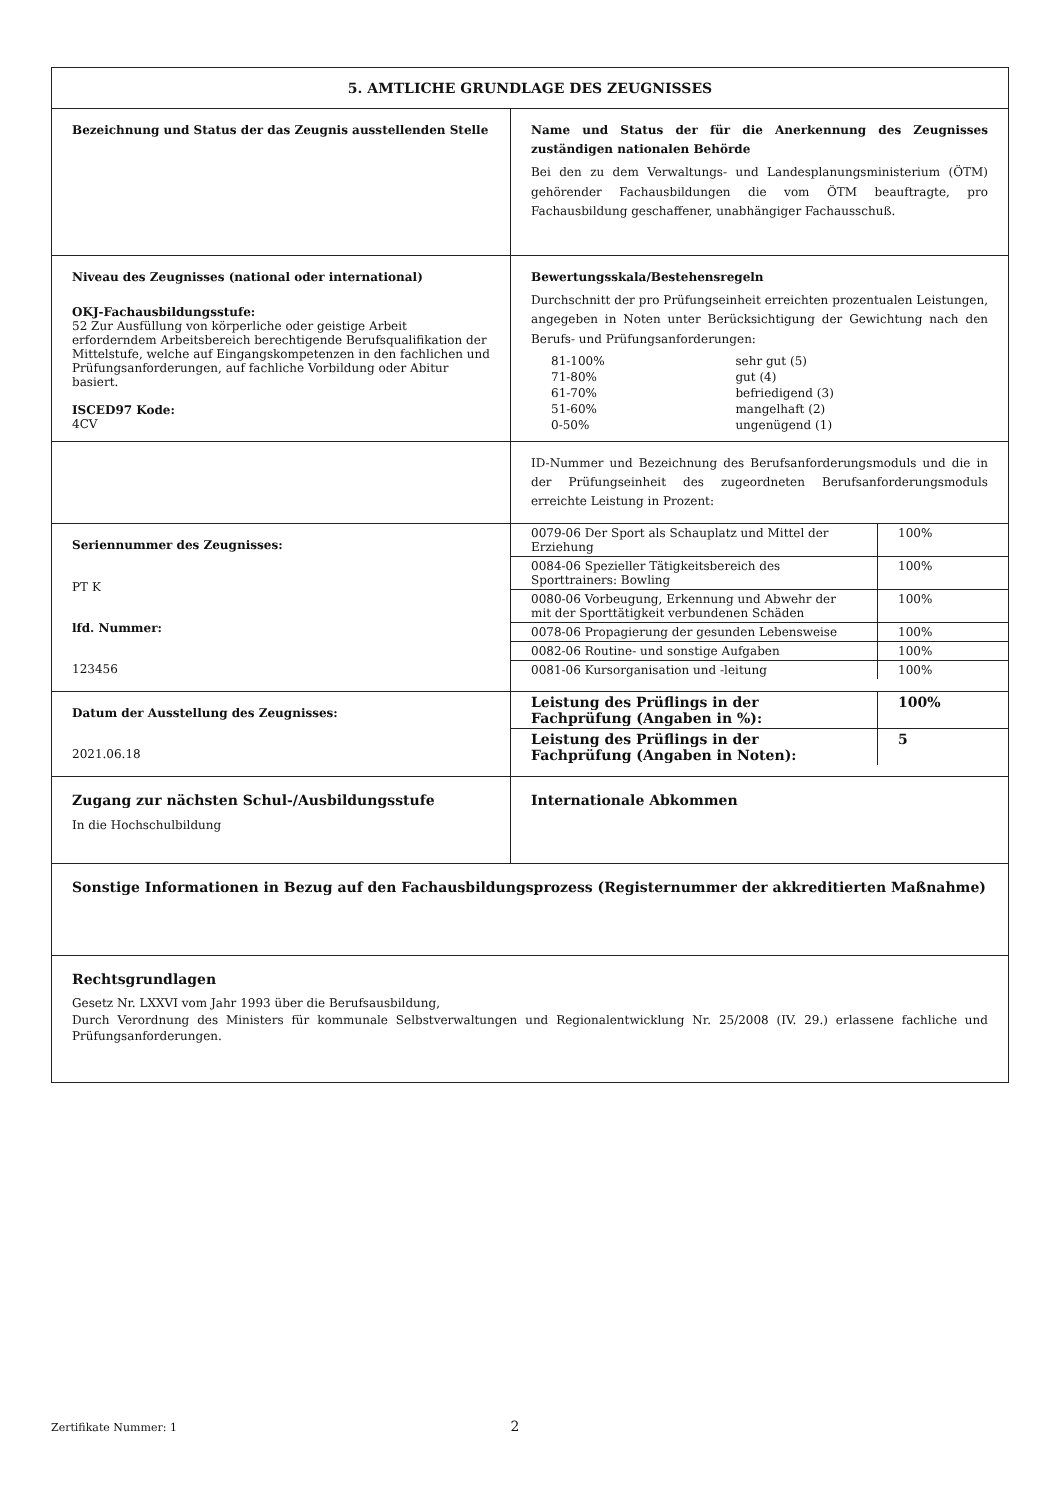| 5. AMTLICHE GRUNDLAGE DES ZEUGNISSES | |
| Bezeichnung und Status der das Zeugnis ausstellenden Stelle | Name und Status der für die Anerkennung des Zeugnisses zuständigen nationalen Behörde Bei den zu dem Verwaltungs- und Landesplanungsministerium (ÖTM) gehörender Fachausbildungen die vom ÖTM beauftragte, pro Fachausbildung geschaffener, unabhängiger Fachausschuß. |
| Niveau des Zeugnisses (national oder international) OKJ-Fachausbildungsstufe: 52 Zur Ausfüllung von körperliche oder geistige Arbeit erforderndem Arbeitsbereich berechtigende Berufsqualifikation der Mittelstufe, welche auf Eingangskompetenzen in den fachlichen und Prüfungsanforderungen, auf fachliche Vorbildung oder Abitur basiert. ISCED97 Kode: 4CV | Bewertungsskala/Bestehensregeln Durchschnitt der pro Prüfungseinheit erreichten prozentualen Leistungen, angegeben in Noten unter Berücksichtigung der Gewichtung nach den Berufs- und Prüfungsanforderungen: / 81-100% / sehr gut (5) / / 71-80% / gut (4) / / 61-70% / befriedigend (3) / / 51-60% / mangelhaft (2) / / 0-50% / ungenügend (1) / |
| | ID-Nummer und Bezeichnung des Berufsanforderungsmoduls und die in der Prüfungseinheit des zugeordneten Berufsanforderungsmoduls erreichte Leistung in Prozent: |
| Seriennummer des Zeugnisses: PT K lfd. Nummer: 123456 | / 0079-06 Der Sport als Schauplatz und Mittel der Erziehung / 100% / / 0084-06 Spezieller Tätigkeitsbereich des Sporttrainers: Bowling / 100% / / 0080-06 Vorbeugung, Erkennung und Abwehr der mit der Sporttätigkeit verbundenen Schäden / 100% / / 0078-06 Propagierung der gesunden Lebensweise / 100% / / 0082-06 Routine- und sonstige Aufgaben / 100% / / 0081-06 Kursorganisation und -leitung / 100% / |
| Datum der Ausstellung des Zeugnisses: 2021.06.18 | / Leistung des Prüflings in der Fachprüfung (Angaben in %): / 100% / / Leistung des Prüflings in der Fachprüfung (Angaben in Noten): / 5 / |
| Zugang zur nächsten Schul-/Ausbildungsstufe In die Hochschulbildung | Internationale Abkommen |
| Sonstige Informationen in Bezug auf den Fachausbildungsprozess (Registernummer der akkreditierten Maßnahme) | |
| Rechtsgrundlagen Gesetz Nr. LXXVI vom Jahr 1993 über die Berufsausbildung, Durch Verordnung des Ministers für kommunale Selbstverwaltungen und Regionalentwicklung Nr. 25/2008 (IV. 29.) erlassene fachliche und Prüfungsanforderungen. | |
Zertifikate Nummer: 1 2